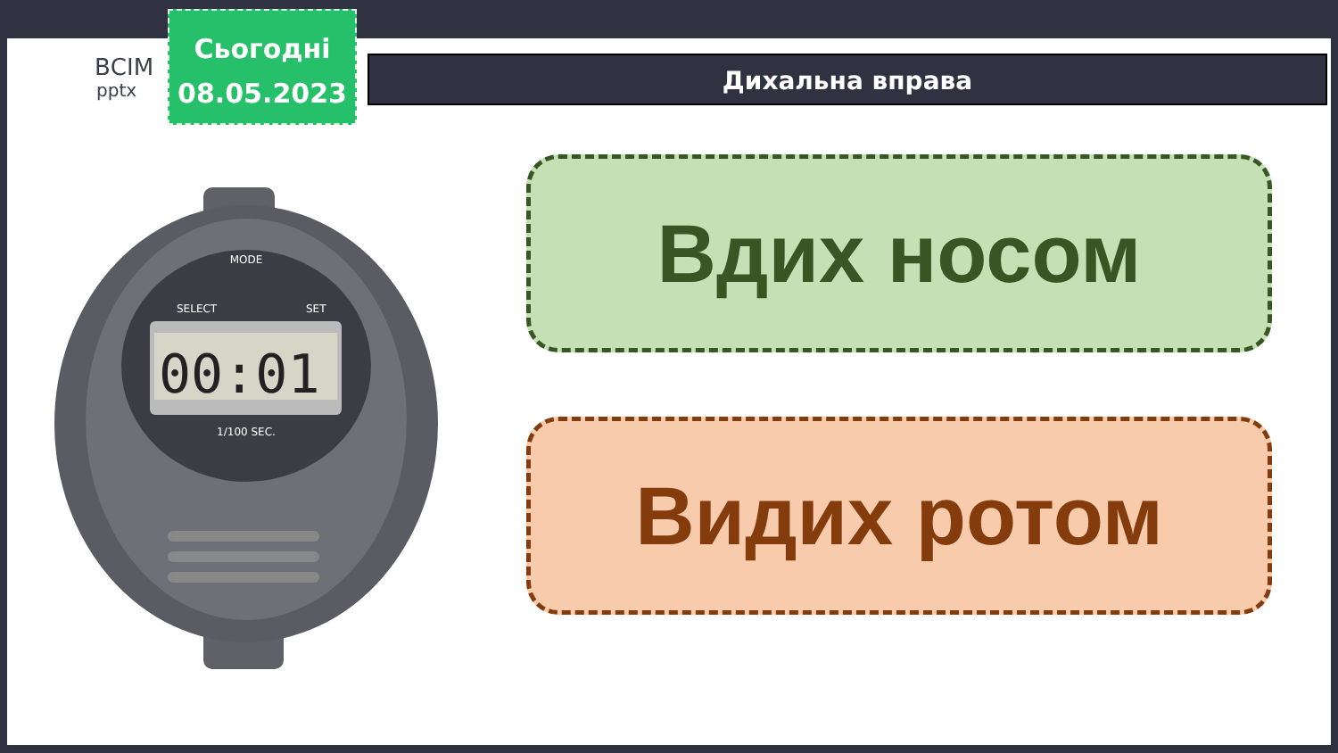ВСІМ
pptx
Сьогодні
08.05.2023
Дихальна вправа
00:01
1/100 SEC.
MODE
SELECT
SET
Вдих носом
Видих ротом